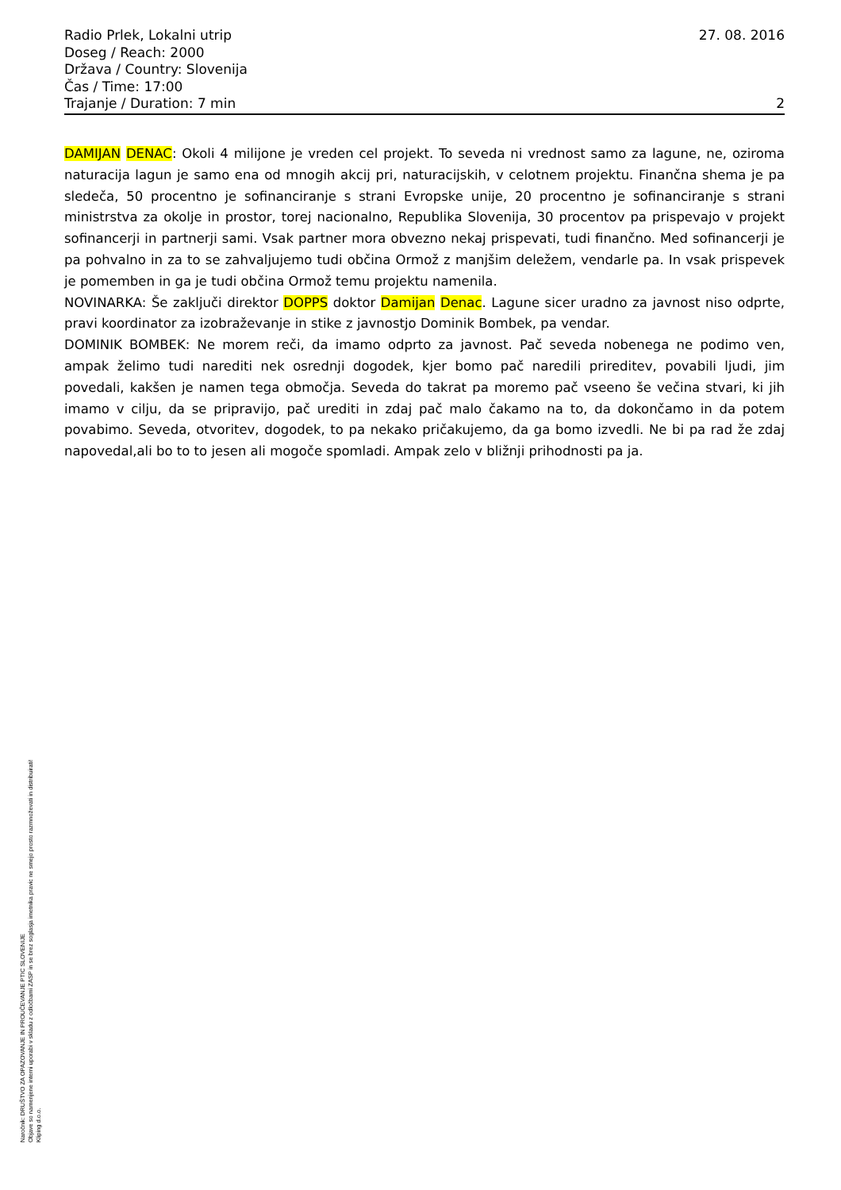Radio Prlek, Lokalni utrip 27. 08. 2016
Doseg / Reach: 2000
Država / Country: Slovenija
Čas / Time: 17:00
Trajanje / Duration: 7 min 2
DAMIJAN DENAC: Okoli 4 milijone je vreden cel projekt. To seveda ni vrednost samo za lagune, ne, oziroma naturacija lagun je samo ena od mnogih akcij pri, naturacijskih, v celotnem projektu. Finančna shema je pa sledeča, 50 procentno je sofinanciranje s strani Evropske unije, 20 procentno je sofinanciranje s strani ministrstva za okolje in prostor, torej nacionalno, Republika Slovenija, 30 procentov pa prispevajo v projekt sofinancerji in partnerji sami. Vsak partner mora obvezno nekaj prispevati, tudi finančno. Med sofinancerji je pa pohvalno in za to se zahvaljujemo tudi občina Ormož z manjšim deležem, vendarle pa. In vsak prispevek je pomemben in ga je tudi občina Ormož temu projektu namenila.
NOVINARKA: Še zaključi direktor DOPPS doktor Damijan Denac. Lagune sicer uradno za javnost niso odprte, pravi koordinator za izobraževanje in stike z javnostjo Dominik Bombek, pa vendar.
DOMINIK BOMBEK: Ne morem reči, da imamo odprto za javnost. Pač seveda nobenega ne podimo ven, ampak želimo tudi narediti nek osrednji dogodek, kjer bomo pač naredili prireditev, povabili ljudi, jim povedali, kakšen je namen tega območja. Seveda do takrat pa moremo pač vseeno še večina stvari, ki jih imamo v cilju, da se pripravijo, pač urediti in zdaj pač malo čakamo na to, da dokončamo in da potem povabimo. Seveda, otvoritev, dogodek, to pa nekako pričakujemo, da ga bomo izvedli. Ne bi pa rad že zdaj napovedal,ali bo to to jesen ali mogoče spomladi. Ampak zelo v bližnji prihodnosti pa ja.
Naročnik: DRUŠTVO ZA OPAZOVANJE IN PROUČEVANJE PTIC SLOVENIJE
Objave so namenjene interni uporabi v skladu z odločbami ZASP in se brez soglasja imetnika pravic ne smejo prosto razmnoževati in distribuirati!
Kliping d.o.o.